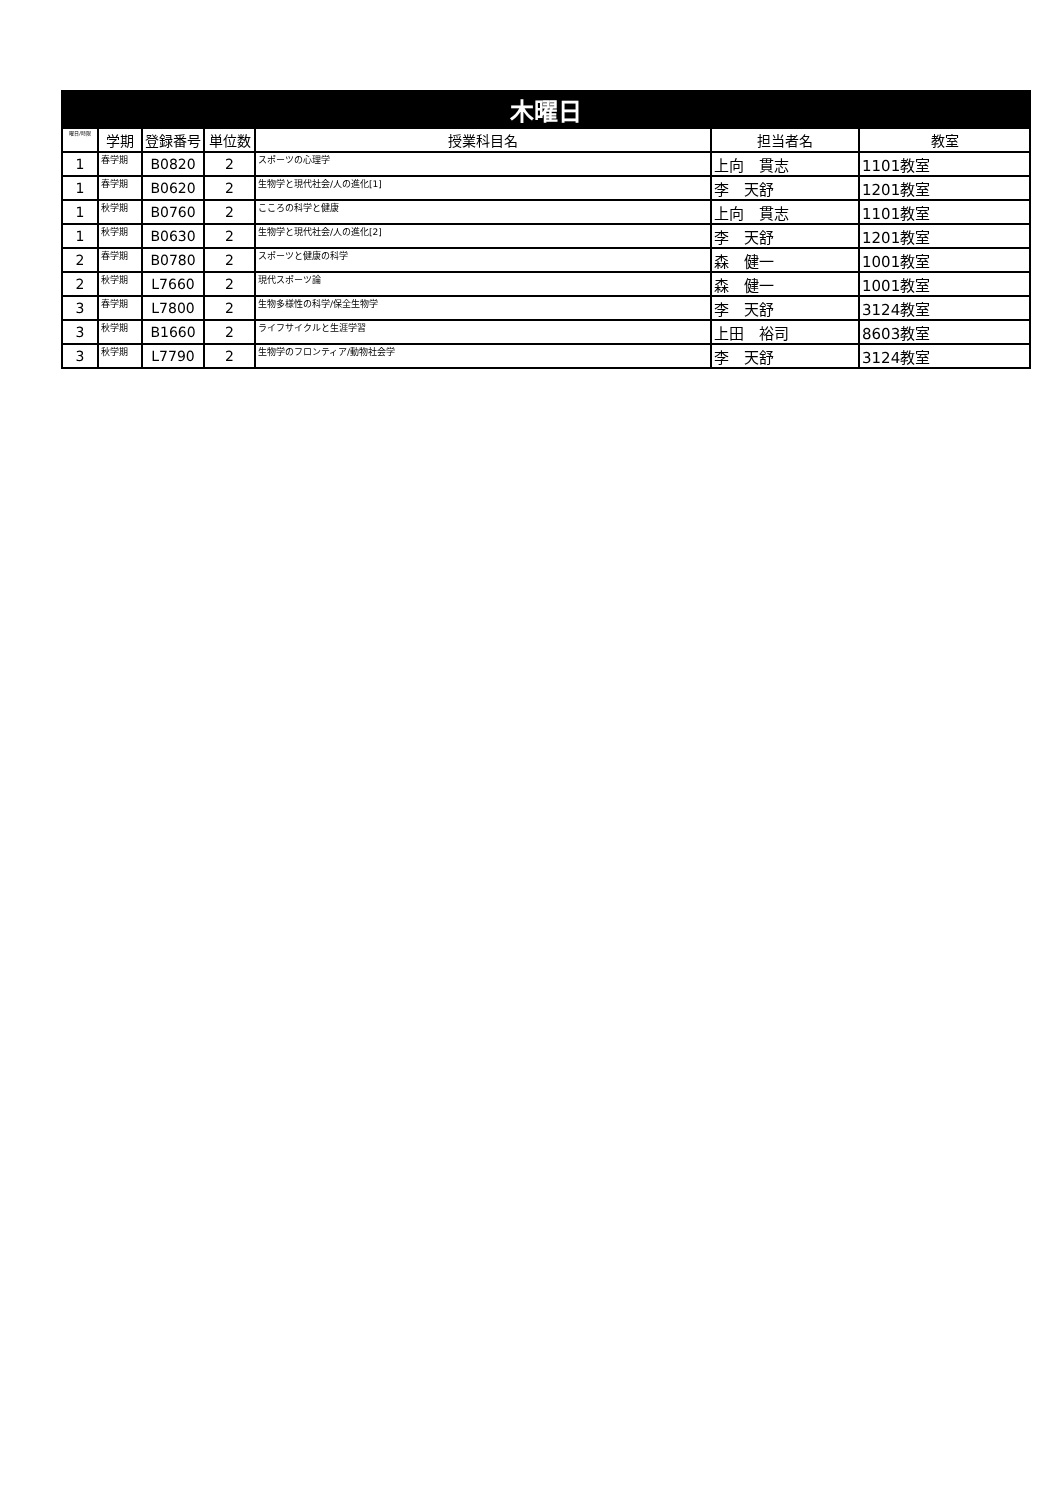| 木曜日 | | | | | | |
| --- | --- | --- | --- | --- | --- | --- |
| 曜日/時限 | 学期 | 登録番号 | 単位数 | 授業科目名 | 担当者名 | 教室 |
| 1 | 春学期 | B0820 | 2 | スポーツの心理学 | 上向 貫志 | 1101教室 |
| 1 | 春学期 | B0620 | 2 | 生物学と現代社会/人の進化[1] | 李 天舒 | 1201教室 |
| 1 | 秋学期 | B0760 | 2 | こころの科学と健康 | 上向 貫志 | 1101教室 |
| 1 | 秋学期 | B0630 | 2 | 生物学と現代社会/人の進化[2] | 李 天舒 | 1201教室 |
| 2 | 春学期 | B0780 | 2 | スポーツと健康の科学 | 森 健一 | 1001教室 |
| 2 | 秋学期 | L7660 | 2 | 現代スポーツ論 | 森 健一 | 1001教室 |
| 3 | 春学期 | L7800 | 2 | 生物多様性の科学/保全生物学 | 李 天舒 | 3124教室 |
| 3 | 秋学期 | B1660 | 2 | ライフサイクルと生涯学習 | 上田 裕司 | 8603教室 |
| 3 | 秋学期 | L7790 | 2 | 生物学のフロンティア/動物社会学 | 李 天舒 | 3124教室 |